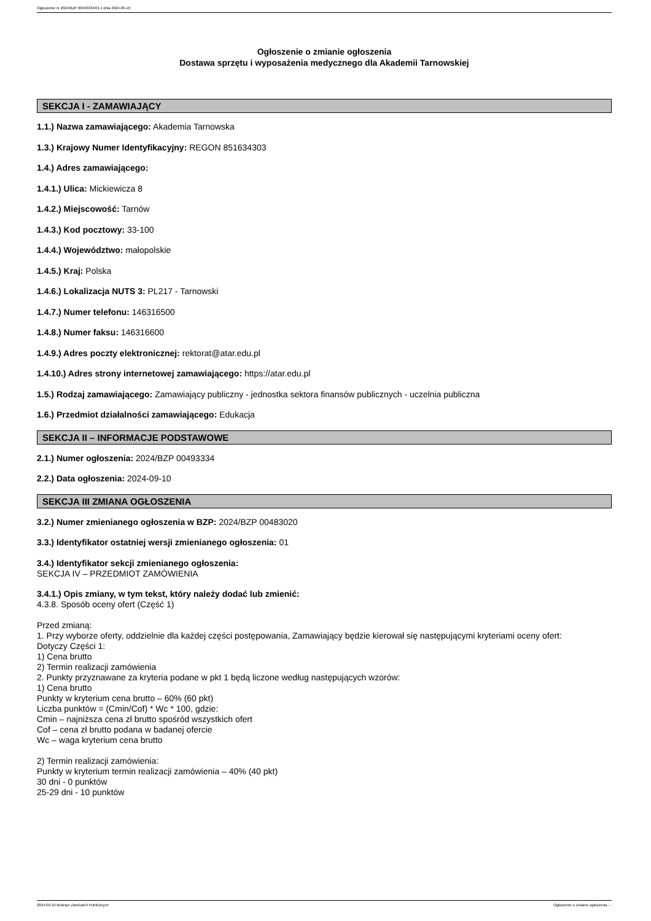Ogłoszenie nr 2024/BZP 00493334/01 z dnia 2024-09-10
Ogłoszenie o zmianie ogłoszenia
Dostawa sprzętu i wyposażenia medycznego dla Akademii Tarnowskiej
SEKCJA I - ZAMAWIAJĄCY
1.1.) Nazwa zamawiającego: Akademia Tarnowska
1.3.) Krajowy Numer Identyfikacyjny: REGON 851634303
1.4.) Adres zamawiającego:
1.4.1.) Ulica: Mickiewicza 8
1.4.2.) Miejscowość: Tarnów
1.4.3.) Kod pocztowy: 33-100
1.4.4.) Województwo: małopolskie
1.4.5.) Kraj: Polska
1.4.6.) Lokalizacja NUTS 3: PL217 - Tarnowski
1.4.7.) Numer telefonu: 146316500
1.4.8.) Numer faksu: 146316600
1.4.9.) Adres poczty elektronicznej: rektorat@atar.edu.pl
1.4.10.) Adres strony internetowej zamawiającego: https://atar.edu.pl
1.5.) Rodzaj zamawiającego: Zamawiający publiczny - jednostka sektora finansów publicznych - uczelnia publiczna
1.6.) Przedmiot działalności zamawiającego: Edukacja
SEKCJA II – INFORMACJE PODSTAWOWE
2.1.) Numer ogłoszenia: 2024/BZP 00493334
2.2.) Data ogłoszenia: 2024-09-10
SEKCJA III ZMIANA OGŁOSZENIA
3.2.) Numer zmienianego ogłoszenia w BZP: 2024/BZP 00483020
3.3.) Identyfikator ostatniej wersji zmienianego ogłoszenia: 01
3.4.) Identyfikator sekcji zmienianego ogłoszenia:
SEKCJA IV – PRZEDMIOT ZAMÓWIENIA
3.4.1.) Opis zmiany, w tym tekst, który należy dodać lub zmienić:
4.3.8. Sposób oceny ofert (Część 1)
Przed zmianą:
1. Przy wyborze oferty, oddzielnie dla każdej części postępowania, Zamawiający będzie kierował się następującymi kryteriami oceny ofert:
Dotyczy Części 1:
1) Cena brutto
2) Termin realizacji zamówienia
2. Punkty przyznawane za kryteria podane w pkt 1 będą liczone według następujących wzorów:
1) Cena brutto
Punkty w kryterium cena brutto – 60% (60 pkt)
Liczba punktów = (Cmin/Cof) * Wc * 100, gdzie:
Cmin – najniższa cena zł brutto spośród wszystkich ofert
Cof – cena zł brutto podana w badanej ofercie
Wc – waga kryterium cena brutto
2) Termin realizacji zamówienia:
Punkty w kryterium termin realizacji zamówienia – 40% (40 pkt)
30 dni - 0 punktów
25-29 dni - 10 punktów
2024-09-10 Biuletyn Zamówień Publicznych Ogłoszenie o zmianie ogłoszenia - -